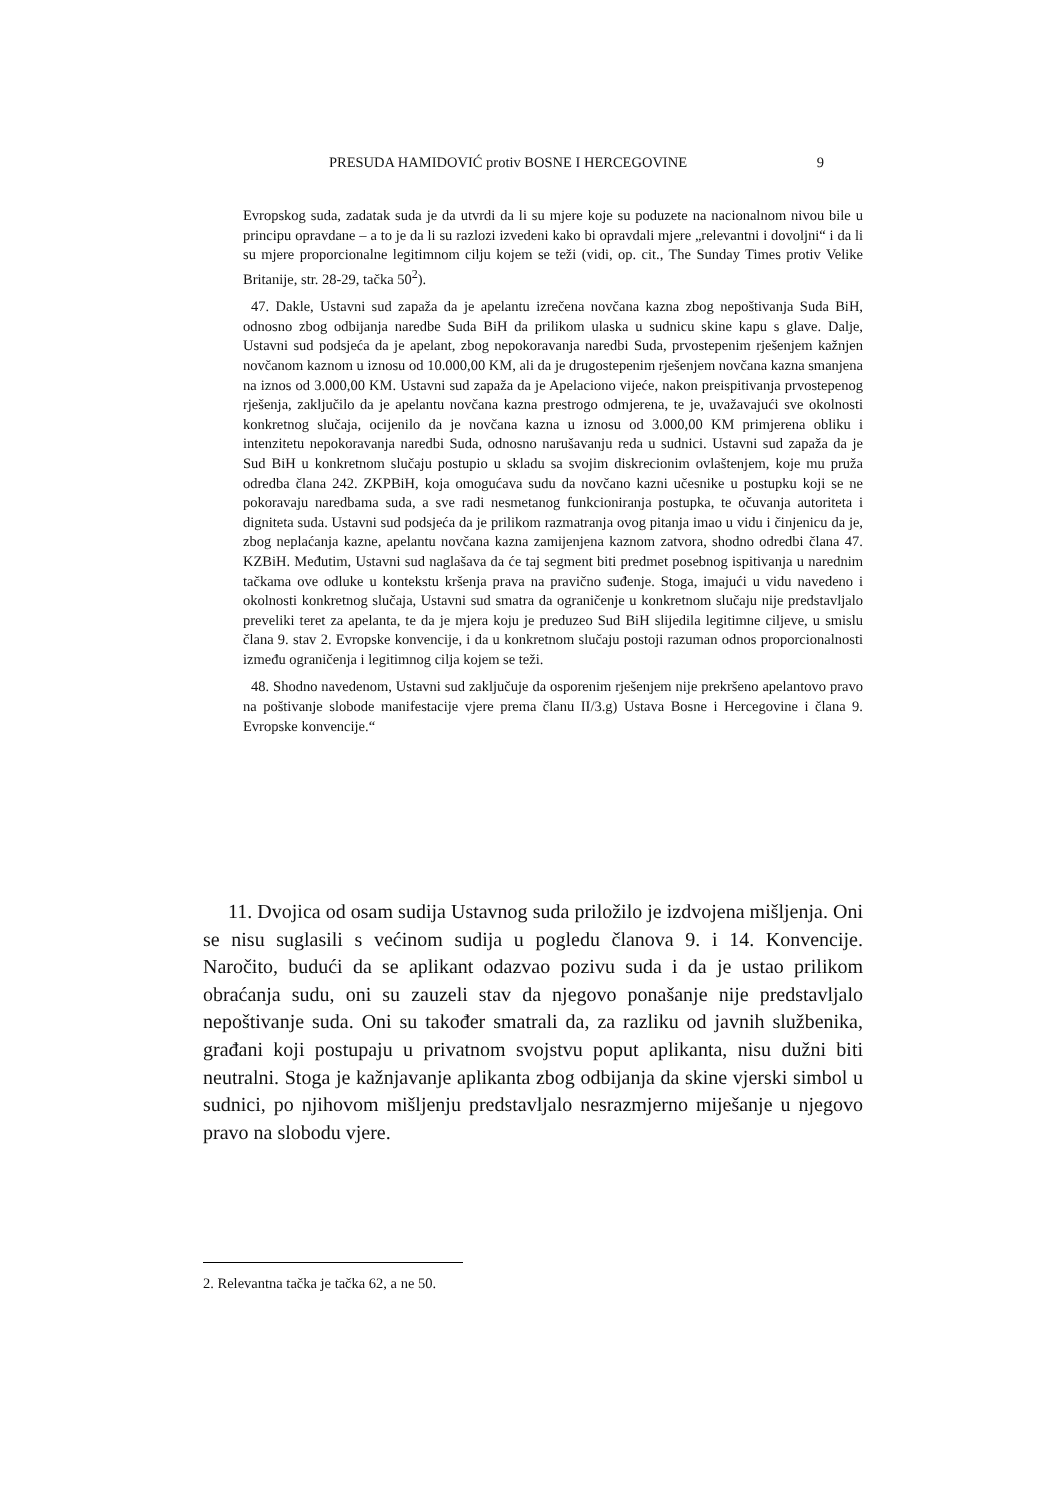PRESUDA HAMIDOVIĆ protiv BOSNE I HERCEGOVINE 9
Evropskog suda, zadatak suda je da utvrdi da li su mjere koje su poduzete na nacionalnom nivou bile u principu opravdane – a to je da li su razlozi izvedeni kako bi opravdali mjere „relevantni i dovoljni“ i da li su mjere proporcionalne legitimnom cilju kojem se teži (vidi, op. cit., The Sunday Times protiv Velike Britanije, str. 28-29, tačka 50<sup>2</sup>).
47. Dakle, Ustavni sud zapaža da je apelantu izrečena novčana kazna zbog nepoštivanja Suda BiH, odnosno zbog odbijanja naredbe Suda BiH da prilikom ulaska u sudnicu skine kapu s glave. Dalje, Ustavni sud podsjeća da je apelant, zbog nepokoravanja naredbi Suda, prvostepenim rješenjem kažnjen novčanom kaznom u iznosu od 10.000,00 KM, ali da je drugostepenim rješenjem novčana kazna smanjena na iznos od 3.000,00 KM. Ustavni sud zapaža da je Apelaciono vijeće, nakon preispitivanja prvostepenog rješenja, zaključilo da je apelantu novčana kazna prestrogo odmjerena, te je, uvažavajući sve okolnosti konkretnog slučaja, ocijenilo da je novčana kazna u iznosu od 3.000,00 KM primjerena obliku i intenzitetu nepokoravanja naredbi Suda, odnosno narušavanju reda u sudnici. Ustavni sud zapaža da je Sud BiH u konkretnom slučaju postupio u skladu sa svojim diskrecionim ovlaštenjem, koje mu pruža odredba člana 242. ZKPBiH, koja omogućava sudu da novčano kazni učesnike u postupku koji se ne pokoravaju naredbama suda, a sve radi nesmetanog funkcioniranja postupka, te očuvanja autoriteta i digniteta suda. Ustavni sud podsjeća da je prilikom razmatranja ovog pitanja imao u vidu i činjenicu da je, zbog neplaćanja kazne, apelantu novčana kazna zamijenjena kaznom zatvora, shodno odredbi člana 47. KZBiH. Međutim, Ustavni sud naglašava da će taj segment biti predmet posebnog ispitivanja u narednim tačkama ove odluke u kontekstu kršenja prava na pravično suđenje. Stoga, imajući u vidu navedeno i okolnosti konkretnog slučaja, Ustavni sud smatra da ograničenje u konkretnom slučaju nije predstavljalo preveliki teret za apelanta, te da je mjera koju je preduzeo Sud BiH slijedila legitimne ciljeve, u smislu člana 9. stav 2. Evropske konvencije, i da u konkretnom slučaju postoji razuman odnos proporcionalnosti između ograničenja i legitimnog cilja kojem se teži.
48. Shodno navedenom, Ustavni sud zaključuje da osporenim rješenjem nije prekršeno apelantovo pravo na poštivanje slobode manifestacije vjere prema članu II/3.g) Ustava Bosne i Hercegovine i člana 9. Evropske konvencije.“
11. Dvojica od osam sudija Ustavnog suda priložilo je izdvojena mišljenja. Oni se nisu suglasili s većinom sudija u pogledu članova 9. i 14. Konvencije. Naročito, budući da se aplikant odazvao pozivu suda i da je ustao prilikom obraćanja sudu, oni su zauzeli stav da njegovo ponašanje nije predstavljalo nepoštivanje suda. Oni su također smatrali da, za razliku od javnih službenika, građani koji postupaju u privatnom svojstvu poput aplikanta, nisu dužni biti neutralni. Stoga je kažnjavanje aplikanta zbog odbijanja da skine vjerski simbol u sudnici, po njihovom mišljenju predstavljalo nesrazmjerno miješanje u njegovo pravo na slobodu vjere.
2. Relevantna tačka je tačka 62, a ne 50.